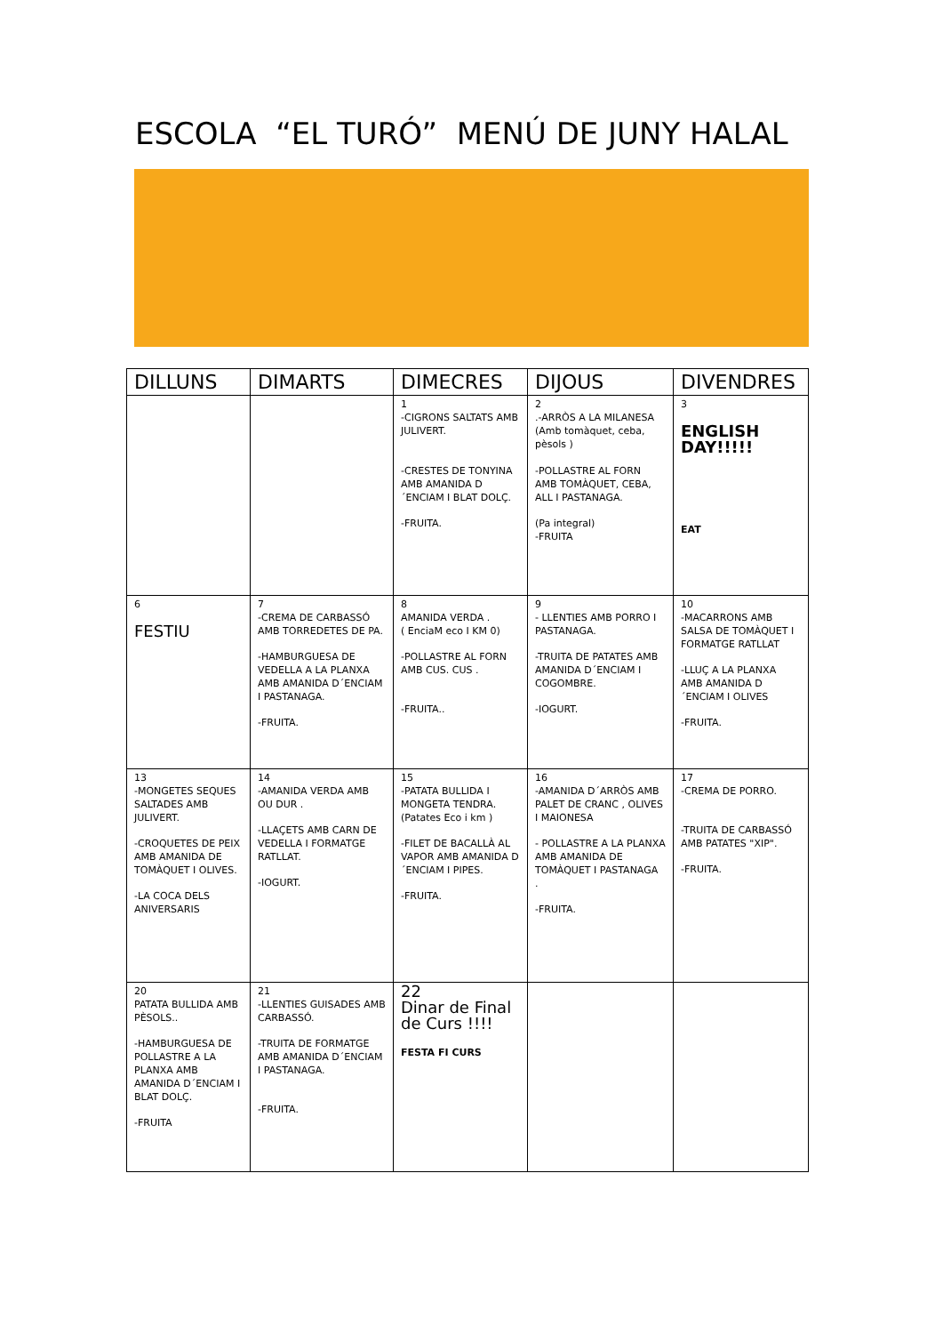ESCOLA “EL TURÓ” MENÚ DE JUNY HALAL
| DILLUNS | DIMARTS | DIMECRES | DIJOUS | DIVENDRES |
| --- | --- | --- | --- | --- |
| | | 1 -CIGRONS SALTATS AMB JULIVERT. -CRESTES DE TONYINA AMB AMANIDA D´ENCIAM I BLAT DOLÇ. -FRUITA. | 2 .-ARRÒS A LA MILANESA (Amb tomàquet, ceba, pèsols ) -POLLASTRE AL FORN AMB TOMÀQUET, CEBA, ALL I PASTANAGA. (Pa integral) -FRUITA | 3 ENGLISH DAY!!!!! EAT |
| 6 FESTIU | 7 -CREMA DE CARBASSÓ AMB TORREDETES DE PA. -HAMBURGUESA DE VEDELLA A LA PLANXA AMB AMANIDA D´ENCIAM I PASTANAGA. -FRUITA. | 8 AMANIDA VERDA . ( EnciaM eco I KM 0) -POLLASTRE AL FORN AMB CUS. CUS . -FRUITA.. | 9 - LLENTIES AMB PORRO I PASTANAGA. -TRUITA DE PATATES AMB AMANIDA D´ENCIAM I COGOMBRE. -IOGURT. | 10 -MACARRONS AMB SALSA DE TOMÀQUET I FORMATGE RATLLAT -LLUÇ A LA PLANXA AMB AMANIDA D´ENCIAM I OLIVES -FRUITA. |
| 13 -MONGETES SEQUES SALTADES AMB JULIVERT. -CROQUETES DE PEIX AMB AMANIDA DE TOMÀQUET I OLIVES. -LA COCA DELS ANIVERSARIS | 14 -AMANIDA VERDA AMB OU DUR . -LLAÇETS AMB CARN DE VEDELLA I FORMATGE RATLLAT. -IOGURT. | 15 -PATATA BULLIDA I MONGETA TENDRA. (Patates Eco i km ) -FILET DE BACALLÀ AL VAPOR AMB AMANIDA D´ENCIAM I PIPES. -FRUITA. | 16 -AMANIDA D´ARRÒS AMB PALET DE CRANC , OLIVES I MAIONESA - POLLASTRE A LA PLANXA AMB AMANIDA DE TOMÀQUET I PASTANAGA . -FRUITA. | 17 -CREMA DE PORRO. -TRUITA DE CARBASSÓ AMB PATATES "XIP". -FRUITA. |
| 20 PATATA BULLIDA AMB PÈSOLS.. -HAMBURGUESA DE POLLASTRE A LA PLANXA AMB AMANIDA D´ENCIAM I BLAT DOLÇ. -FRUITA | 21 -LLENTIES GUISADES AMB CARBASSÓ. -TRUITA DE FORMATGE AMB AMANIDA D´ENCIAM I PASTANAGA. -FRUITA. | 22 Dinar de Final de Curs !!!! FESTA FI CURS | | |